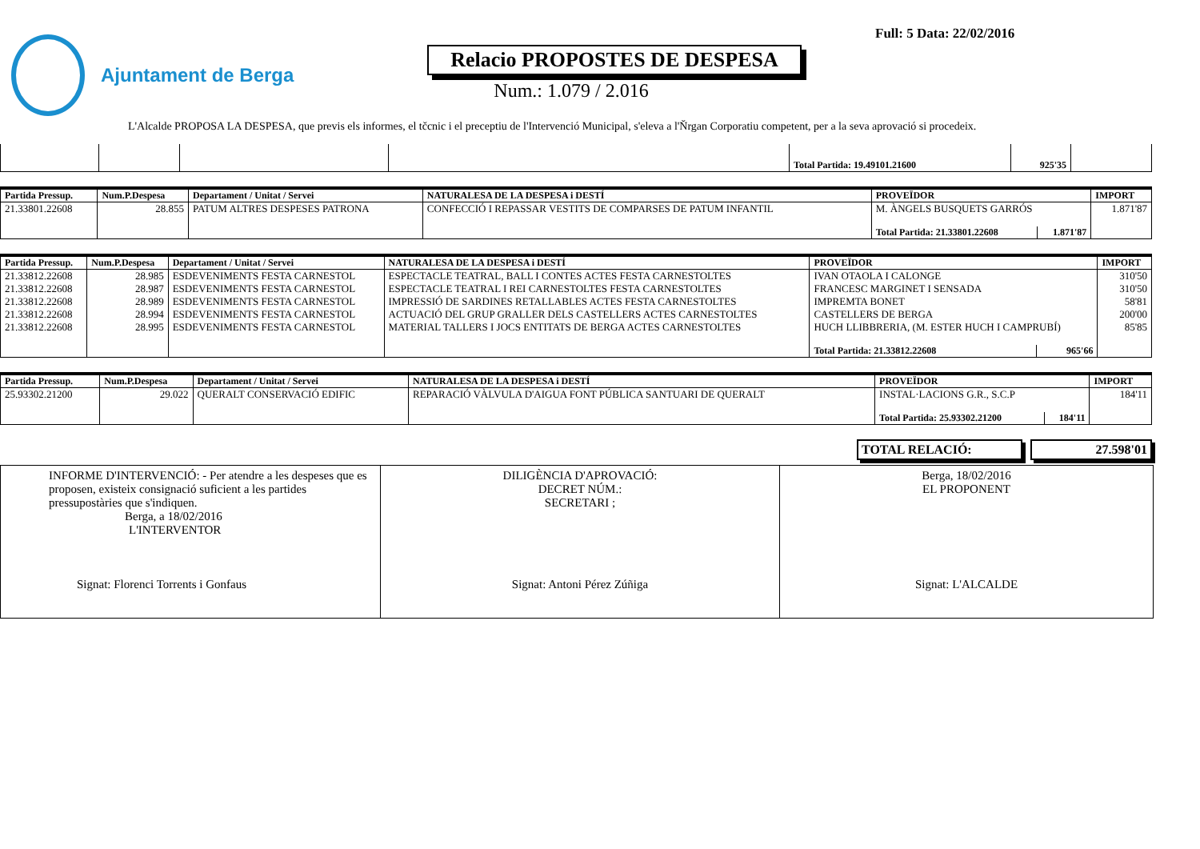Ajuntament de Berga
Relacio PROPOSTES DE DESPESA
Num.: 1.079 / 2.016
Full: 5 Data: 22/02/2016
L'Alcalde PROPOSA LA DESPESA, que previs els informes, el tčcnic i el preceptiu de l'Intervenció Municipal, s'eleva a l'Ňrgan Corporatiu competent, per a la seva aprovació si procedeix.
| | | | | Total Partida: 19.49101.21600 | 925'35 | |
| Partida Pressup. | Num.P.Despesa | Departament / Unitat / Servei | NATURALESA DE LA DESPESA i DESTÍ | PROVEÏDOR | | IMPORT |
| --- | --- | --- | --- | --- | --- | --- |
| 21.33801.22608 | 28.855 | PATUM ALTRES DESPESES PATRONA | CONFECCIÓ I REPASSAR VESTITS DE COMPARSES DE PATUM INFANTIL | M. ÀNGELS BUSQUETS GARRÓS | | 1.871'87 |
| | | | | Total Partida: 21.33801.22608 | 1.871'87 | |
| Partida Pressup. | Num.P.Despesa | Departament / Unitat / Servei | NATURALESA DE LA DESPESA i DESTÍ | PROVEÏDOR | | IMPORT |
| --- | --- | --- | --- | --- | --- | --- |
| 21.33812.22608 | 28.985 | ESDEVENIMENTS FESTA CARNESTOL | ESPECTACLE TEATRAL, BALL I CONTES ACTES FESTA CARNESTOLTES | IVAN OTAOLA I CALONGE | | 310'50 |
| 21.33812.22608 | 28.987 | ESDEVENIMENTS FESTA CARNESTOL | ESPECTACLE TEATRAL I REI CARNESTOLTES FESTA CARNESTOLTES | FRANCESC MARGINET I SENSADA | | 310'50 |
| 21.33812.22608 | 28.989 | ESDEVENIMENTS FESTA CARNESTOL | IMPRESSIÓ DE SARDINES RETALLABLES ACTES FESTA CARNESTOLTES | IMPREMTA BONET | | 58'81 |
| 21.33812.22608 | 28.994 | ESDEVENIMENTS FESTA CARNESTOL | ACTUACIÓ DEL GRUP GRALLER DELS CASTELLERS ACTES CARNESTOLTES | CASTELLERS DE BERGA | | 200'00 |
| 21.33812.22608 | 28.995 | ESDEVENIMENTS FESTA CARNESTOL | MATERIAL TALLERS I JOCS ENTITATS DE BERGA ACTES CARNESTOLTES | HUCH LLIBBRERIA, (M. ESTER HUCH I CAMPRUBÍ) | | 85'85 |
| | | | | Total Partida: 21.33812.22608 | 965'66 | |
| Partida Pressup. | Num.P.Despesa | Departament / Unitat / Servei | NATURALESA DE LA DESPESA i DESTÍ | PROVEÏDOR | | IMPORT |
| --- | --- | --- | --- | --- | --- | --- |
| 25.93302.21200 | 29.022 | QUERALT CONSERVACIÓ EDIFIC | REPARACIÓ VÀLVULA D'AIGUA FONT PÚBLICA SANTUARI DE QUERALT | INSTAL·LACIONS G.R., S.C.P | | 184'11 |
| | | | | Total Partida: 25.93302.21200 | 184'11 | |
TOTAL RELACIÓ: 27.598'01
INFORME D'INTERVENCIÓ: - Per atendre a les despeses que es proposen, existeix consignació suficient a les partides pressupostàries que s'indiquen.
Berga, a 18/02/2016
L'INTERVENTOR
Signat: Florenci Torrents i Gonfaus
DILIGÈNCIA D'APROVACIÓ:
DECRET NÚM.:
SECRETARI ;
Signat: Antoni Pérez Zúñiga
Berga, 18/02/2016
EL PROPONENT
Signat: L'ALCALDE